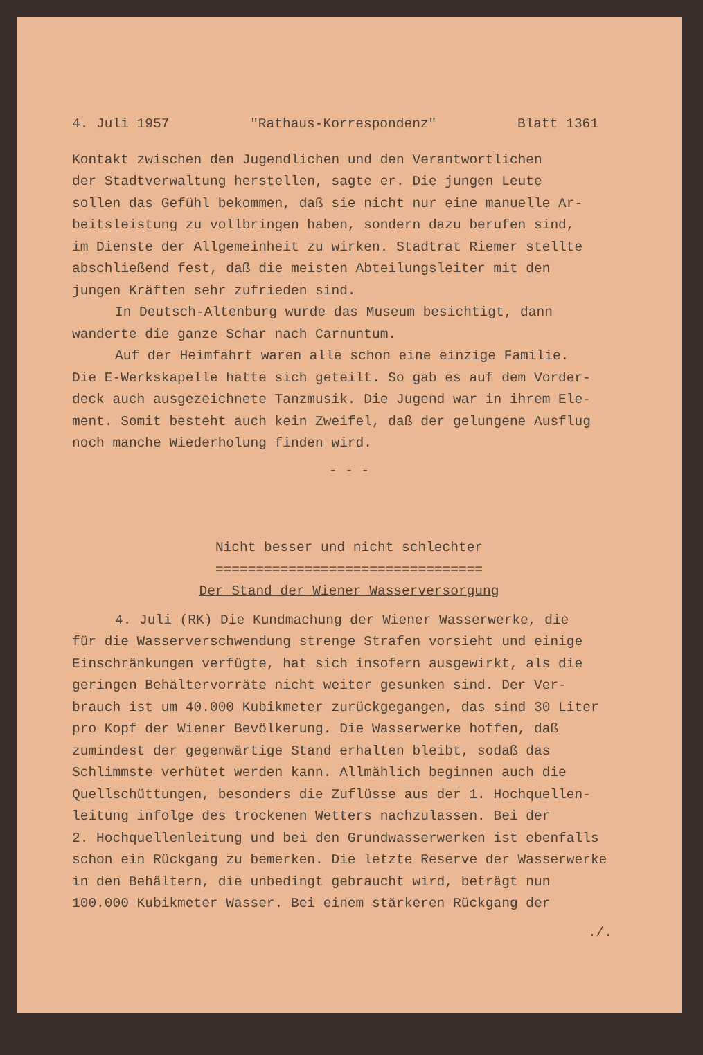4. Juli 1957 "Rathaus-Korrespondenz" Blatt 1361
Kontakt zwischen den Jugendlichen und den Verantwortlichen
der Stadtverwaltung herstellen, sagte er. Die jungen Leute
sollen das Gefühl bekommen, daß sie nicht nur eine manuelle Ar-
beitsleistung zu vollbringen haben, sondern dazu berufen sind,
im Dienste der Allgemeinheit zu wirken. Stadtrat Riemer stellte
abschließend fest, daß die meisten Abteilungsleiter mit den
jungen Kräften sehr zufrieden sind.
In Deutsch-Altenburg wurde das Museum besichtigt, dann
wanderte die ganze Schar nach Carnuntum.
Auf der Heimfahrt waren alle schon eine einzige Familie.
Die E-Werkskapelle hatte sich geteilt. So gab es auf dem Vorder-
deck auch ausgezeichnete Tanzmusik. Die Jugend war in ihrem Ele-
ment. Somit besteht auch kein Zweifel, daß der gelungene Ausflug
noch manche Wiederholung finden wird.
- - -
Nicht besser und nicht schlechter
=================================
Der Stand der Wiener Wasserversorgung
4. Juli (RK) Die Kundmachung der Wiener Wasserwerke, die
für die Wasserverschwendung strenge Strafen vorsieht und einige
Einschränkungen verfügte, hat sich insofern ausgewirkt, als die
geringen Behältervorräte nicht weiter gesunken sind. Der Ver-
brauch ist um 40.000 Kubikmeter zurückgegangen, das sind 30 Liter
pro Kopf der Wiener Bevölkerung. Die Wasserwerke hoffen, daß
zumindest der gegenwärtige Stand erhalten bleibt, sodaß das
Schlimmste verhütet werden kann. Allmählich beginnen auch die
Quellschüttungen, besonders die Zuflüsse aus der 1. Hochquellen-
leitung infolge des trockenen Wetters nachzulassen. Bei der
2. Hochquellenleitung und bei den Grundwasserwerken ist ebenfalls
schon ein Rückgang zu bemerken. Die letzte Reserve der Wasserwerke
in den Behältern, die unbedingt gebraucht wird, beträgt nun
100.000 Kubikmeter Wasser. Bei einem stärkeren Rückgang der
./.